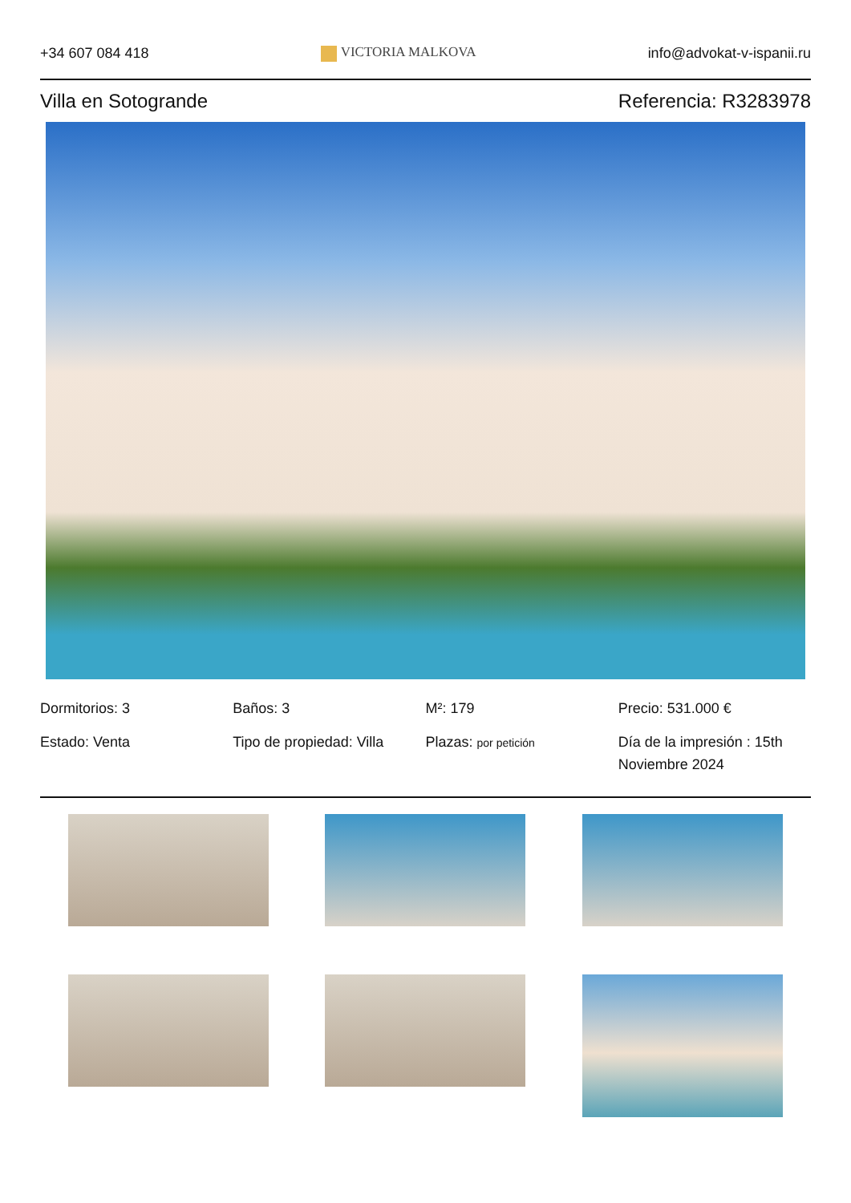+34 607 084 418 VICTORIA MALKOVA info@advokat-v-ispanii.ru
Villa en Sotogrande Referencia: R3283978
Dormitorios: 3
Baños: 3
M²: 179
Precio: 531.000 €
Estado: Venta
Tipo de propiedad: Villa
Plazas: por petición
Día de la impresión : 15th Noviembre 2024